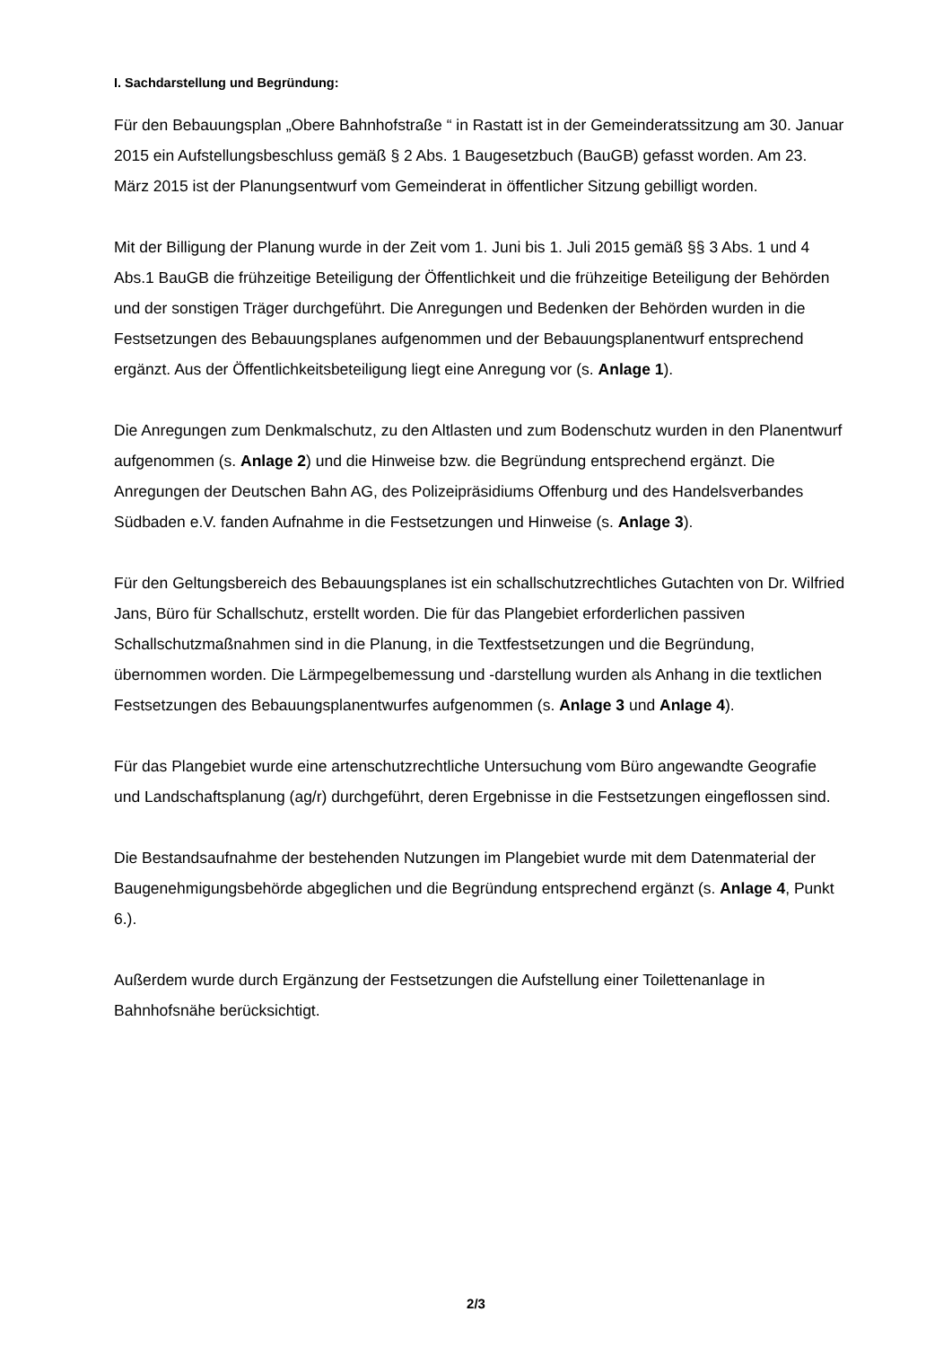I. Sachdarstellung und Begründung:
Für den Bebauungsplan „Obere Bahnhofstraße “ in Rastatt ist in der Gemeinderatssitzung am 30. Januar 2015 ein Aufstellungsbeschluss gemäß § 2 Abs. 1 Baugesetzbuch (BauGB) gefasst worden. Am 23. März 2015 ist der Planungsentwurf vom Gemeinderat in öffentlicher Sitzung gebilligt worden.
Mit der Billigung der Planung wurde in der Zeit vom 1. Juni bis 1. Juli 2015 gemäß §§ 3 Abs. 1 und 4 Abs.1 BauGB die frühzeitige Beteiligung der Öffentlichkeit und die frühzeitige Beteiligung der Behörden und der sonstigen Träger durchgeführt. Die Anregungen und Bedenken der Behörden wurden in die Festsetzungen des Bebauungsplanes aufgenommen und der Bebauungsplanentwurf entsprechend ergänzt. Aus der Öffentlichkeitsbeteiligung liegt eine Anregung vor (s. Anlage 1).
Die Anregungen zum Denkmalschutz, zu den Altlasten und zum Bodenschutz wurden in den Planentwurf aufgenommen (s. Anlage 2) und die Hinweise bzw. die Begründung entsprechend ergänzt. Die Anregungen der Deutschen Bahn AG, des Polizeipräsidiums Offenburg und des Handelsverbandes Südbaden e.V. fanden Aufnahme in die Festsetzungen und Hinweise (s. Anlage 3).
Für den Geltungsbereich des Bebauungsplanes ist ein schallschutzrechtliches Gutachten von Dr. Wilfried Jans, Büro für Schallschutz, erstellt worden. Die für das Plangebiet erforderlichen passiven Schallschutzmaßnahmen sind in die Planung, in die Textfestsetzungen und die Begründung, übernommen worden. Die Lärmpegelbemessung und -darstellung wurden als Anhang in die textlichen Festsetzungen des Bebauungsplanentwurfes aufgenommen (s. Anlage 3 und Anlage 4).
Für das Plangebiet wurde eine artenschutzrechtliche Untersuchung vom Büro angewandte Geografie und Landschaftsplanung (ag/r) durchgeführt, deren Ergebnisse in die Festsetzungen eingeflossen sind.
Die Bestandsaufnahme der bestehenden Nutzungen im Plangebiet wurde mit dem Datenmaterial der Baugenehmigungsbehörde abgeglichen und die Begründung entsprechend ergänzt (s. Anlage 4, Punkt 6.).
Außerdem wurde durch Ergänzung der Festsetzungen die Aufstellung einer Toilettenanlage in Bahnhofsnähe berücksichtigt.
2/3